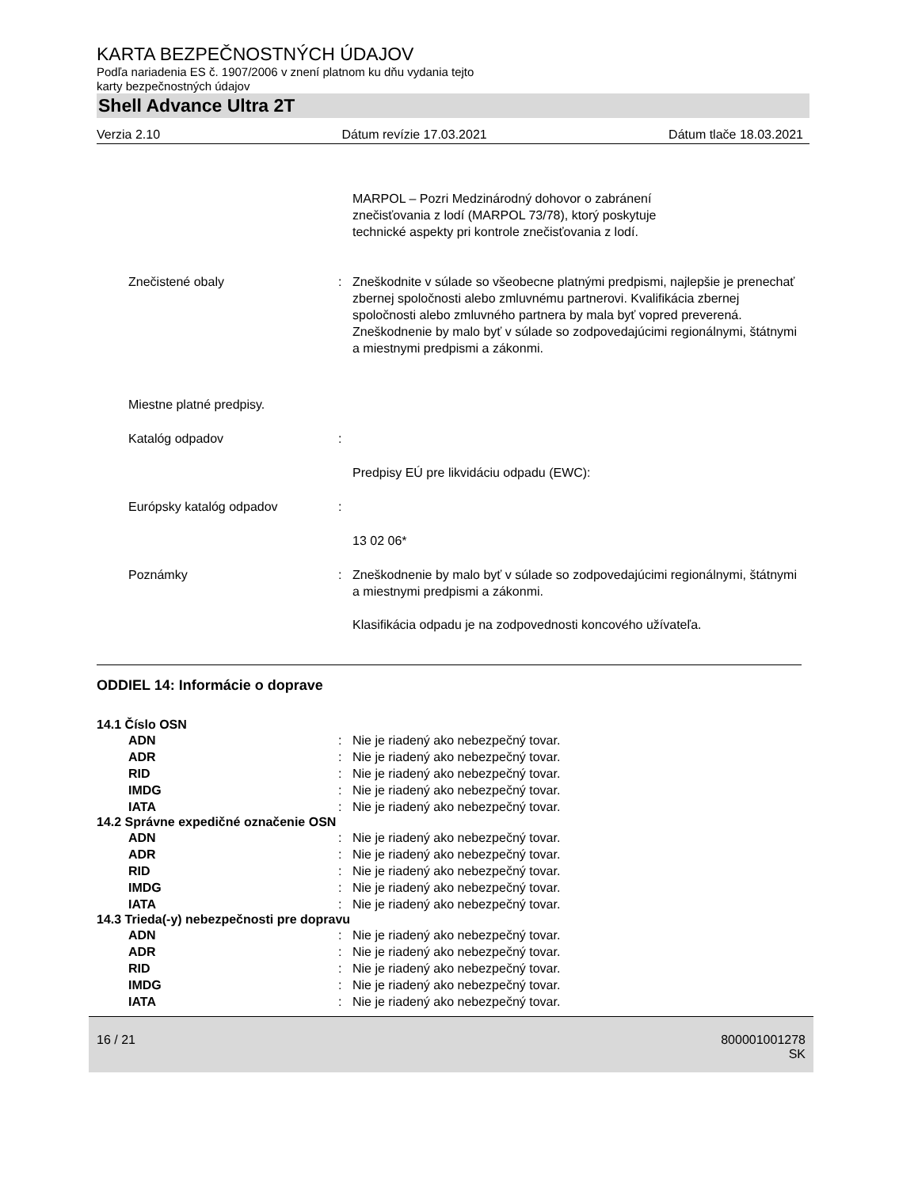KARTA BEZPEČNOSTNÝCH ÚDAJOV
Podľa nariadenia ES č. 1907/2006 v znení platnom ku dňu vydania tejto
karty bezpečnostných údajov
Shell Advance Ultra 2T
Verzia 2.10 Dátum revízie 17.03.2021 Dátum tlače 18.03.2021
MARPOL – Pozri Medzinárodný dohovor o zabránení
znečisťovania z lodí (MARPOL 73/78), ktorý poskytuje
technické aspekty pri kontrole znečisťovania z lodí.
Znečistené obaly : Zneškodnite v súlade so všeobecne platnými predpismi, najlepšie je prenechať zbernej spoločnosti alebo zmluvnému partnerovi. Kvalifikácia zbernej spoločnosti alebo zmluvného partnera by mala byť vopred preverená.
Zneškodnenie by malo byť v súlade so zodpovedajúcimi regionálnymi, štátnymi a miestnymi predpismi a zákonmi.
Miestne platné predpisy.
Katalóg odpadov :
Predpisy EÚ pre likvidáciu odpadu (EWC):
Európsky katalóg odpadov :
13 02 06*
Poznámky : Zneškodnenie by malo byť v súlade so zodpovedajúcimi regionálnymi, štátnymi a miestnymi predpismi a zákonmi.
Klasifikácia odpadu je na zodpovednosti koncového užívateľa.
ODDIEL 14: Informácie o doprave
14.1 Číslo OSN
ADN : Nie je riadený ako nebezpečný tovar.
ADR : Nie je riadený ako nebezpečný tovar.
RID : Nie je riadený ako nebezpečný tovar.
IMDG : Nie je riadený ako nebezpečný tovar.
IATA : Nie je riadený ako nebezpečný tovar.
14.2 Správne expedičné označenie OSN
ADN : Nie je riadený ako nebezpečný tovar.
ADR : Nie je riadený ako nebezpečný tovar.
RID : Nie je riadený ako nebezpečný tovar.
IMDG : Nie je riadený ako nebezpečný tovar.
IATA : Nie je riadený ako nebezpečný tovar.
14.3 Trieda(-y) nebezpečnosti pre dopravu
ADN : Nie je riadený ako nebezpečný tovar.
ADR : Nie je riadený ako nebezpečný tovar.
RID : Nie je riadený ako nebezpečný tovar.
IMDG : Nie je riadený ako nebezpečný tovar.
IATA : Nie je riadený ako nebezpečný tovar.
16 / 21 800001001278
SK